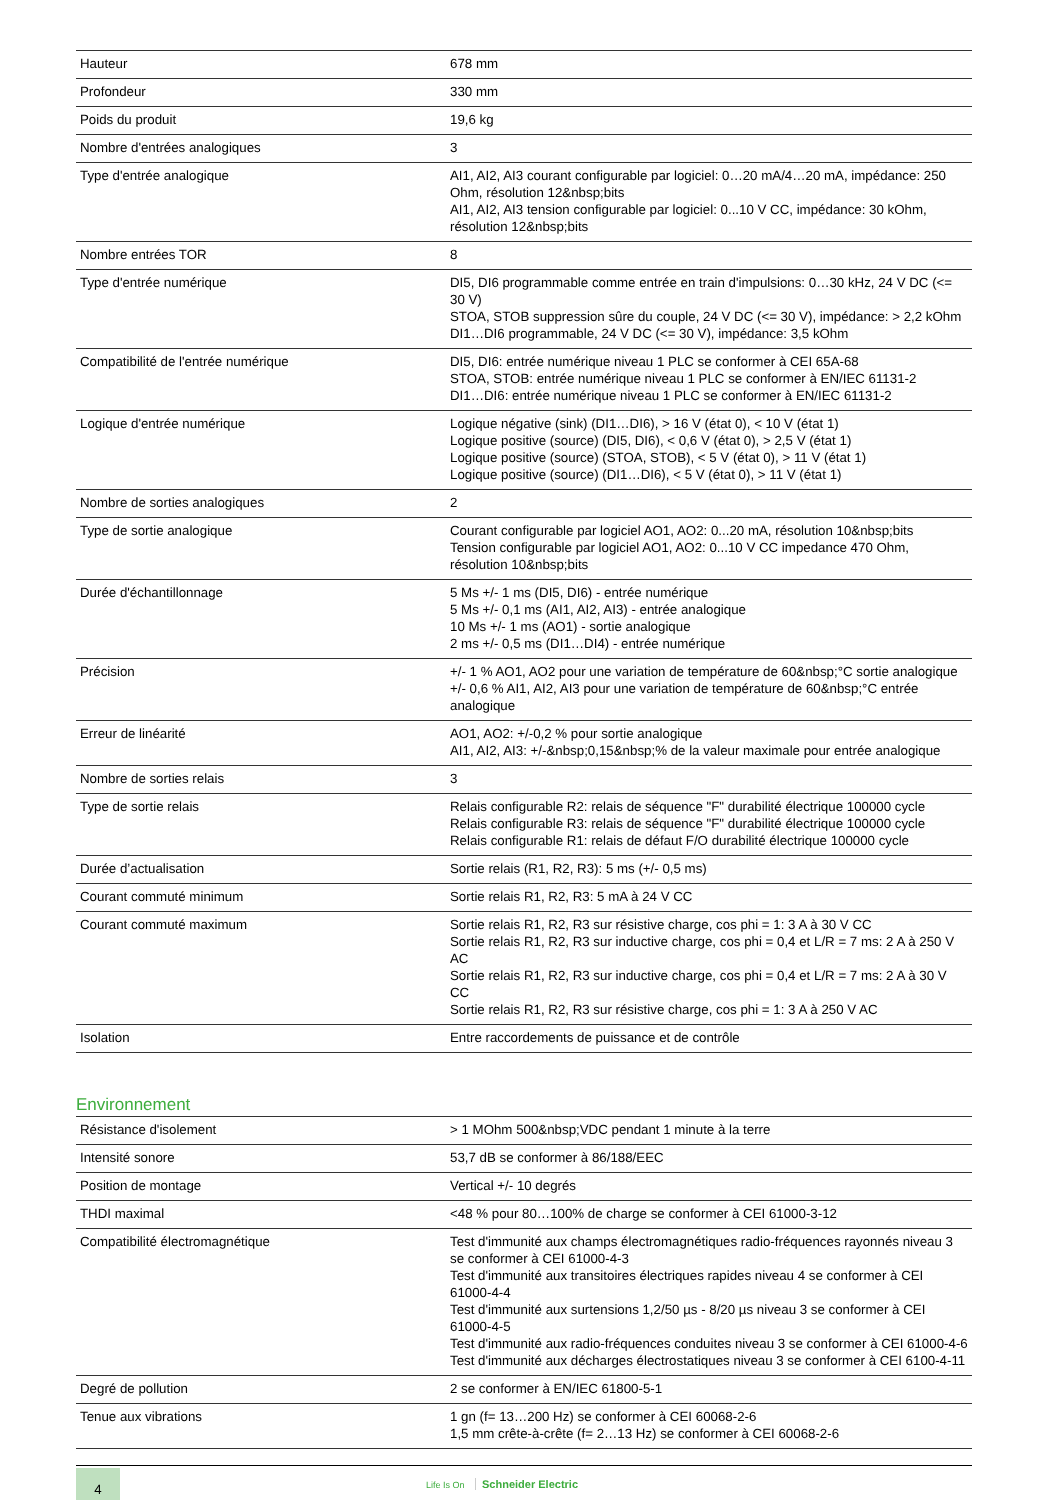| Hauteur | 678 mm |
| Profondeur | 330 mm |
| Poids du produit | 19,6 kg |
| Nombre d'entrées analogiques | 3 |
| Type d'entrée analogique | AI1, AI2, AI3 courant configurable par logiciel: 0…20 mA/4…20 mA, impédance: 250 Ohm, résolution 12&nbsp;bits AI1, AI2, AI3 tension configurable par logiciel: 0...10 V CC, impédance: 30 kOhm, résolution 12&nbsp;bits |
| Nombre entrées TOR | 8 |
| Type d'entrée numérique | DI5, DI6 programmable comme entrée en train d'impulsions: 0…30 kHz, 24 V DC (<= 30 V) STOA, STOB suppression sûre du couple, 24 V DC (<= 30 V), impédance: > 2,2 kOhm DI1…DI6 programmable, 24 V DC (<= 30 V), impédance: 3,5 kOhm |
| Compatibilité de l'entrée numérique | DI5, DI6: entrée numérique niveau 1 PLC se conformer à CEI 65A-68 STOA, STOB: entrée numérique niveau 1 PLC se conformer à EN/IEC 61131-2 DI1…DI6: entrée numérique niveau 1 PLC se conformer à EN/IEC 61131-2 |
| Logique d'entrée numérique | Logique négative (sink) (DI1…DI6), > 16 V (état 0), < 10 V (état 1) Logique positive (source) (DI5, DI6), < 0,6 V (état 0), > 2,5 V (état 1) Logique positive (source) (STOA, STOB), < 5 V (état 0), > 11 V (état 1) Logique positive (source) (DI1…DI6), < 5 V (état 0), > 11 V (état 1) |
| Nombre de sorties analogiques | 2 |
| Type de sortie analogique | Courant configurable par logiciel AO1, AO2: 0...20 mA, résolution 10&nbsp;bits Tension configurable par logiciel AO1, AO2: 0...10 V CC impedance 470 Ohm, résolution 10&nbsp;bits |
| Durée d'échantillonnage | 5 Ms +/- 1 ms (DI5, DI6) - entrée numérique 5 Ms +/- 0,1 ms (AI1, AI2, AI3) - entrée analogique 10 Ms +/- 1 ms (AO1) - sortie analogique 2 ms +/- 0,5 ms (DI1…DI4) - entrée numérique |
| Précision | +/- 1 % AO1, AO2 pour une variation de température de 60&nbsp;°C sortie analogique +/- 0,6 % AI1, AI2, AI3 pour une variation de température de 60&nbsp;°C entrée analogique |
| Erreur de linéarité | AO1, AO2: +/-0,2 % pour sortie analogique AI1, AI2, AI3: +/-&nbsp;0,15&nbsp;% de la valeur maximale pour entrée analogique |
| Nombre de sorties relais | 3 |
| Type de sortie relais | Relais configurable R2: relais de séquence "F" durabilité électrique 100000 cycle Relais configurable R3: relais de séquence "F" durabilité électrique 100000 cycle Relais configurable R1: relais de défaut F/O durabilité électrique 100000 cycle |
| Durée d’actualisation | Sortie relais (R1, R2, R3): 5 ms (+/- 0,5 ms) |
| Courant commuté minimum | Sortie relais R1, R2, R3: 5 mA à 24 V CC |
| Courant commuté maximum | Sortie relais R1, R2, R3 sur résistive charge, cos phi = 1: 3 A à 30 V CC Sortie relais R1, R2, R3 sur inductive charge, cos phi = 0,4 et L/R = 7 ms: 2 A à 250 V AC Sortie relais R1, R2, R3 sur inductive charge, cos phi = 0,4 et L/R = 7 ms: 2 A à 30 V CC Sortie relais R1, R2, R3 sur résistive charge, cos phi = 1: 3 A à 250 V AC |
| Isolation | Entre raccordements de puissance et de contrôle |
Environnement
| Résistance d'isolement | > 1 MOhm 500&nbsp;VDC pendant 1 minute à la terre |
| Intensité sonore | 53,7 dB se conformer à 86/188/EEC |
| Position de montage | Vertical +/- 10 degrés |
| THDI maximal | <48 % pour 80…100% de charge se conformer à CEI 61000-3-12 |
| Compatibilité électromagnétique | Test d'immunité aux champs électromagnétiques radio-fréquences rayonnés niveau 3 se conformer à CEI 61000-4-3 Test d'immunité aux transitoires électriques rapides niveau 4 se conformer à CEI 61000-4-4 Test d'immunité aux surtensions 1,2/50 µs - 8/20 µs niveau 3 se conformer à CEI 61000-4-5 Test d'immunité aux radio-fréquences conduites niveau 3 se conformer à CEI 61000-4-6 Test d'immunité aux décharges électrostatiques niveau 3 se conformer à CEI 6100-4-11 |
| Degré de pollution | 2 se conformer à EN/IEC 61800-5-1 |
| Tenue aux vibrations | 1 gn (f= 13…200 Hz) se conformer à CEI 60068-2-6 1,5 mm crête-à-crête (f= 2…13 Hz) se conformer à CEI 60068-2-6 |
4 Life Is On Schneider Electric